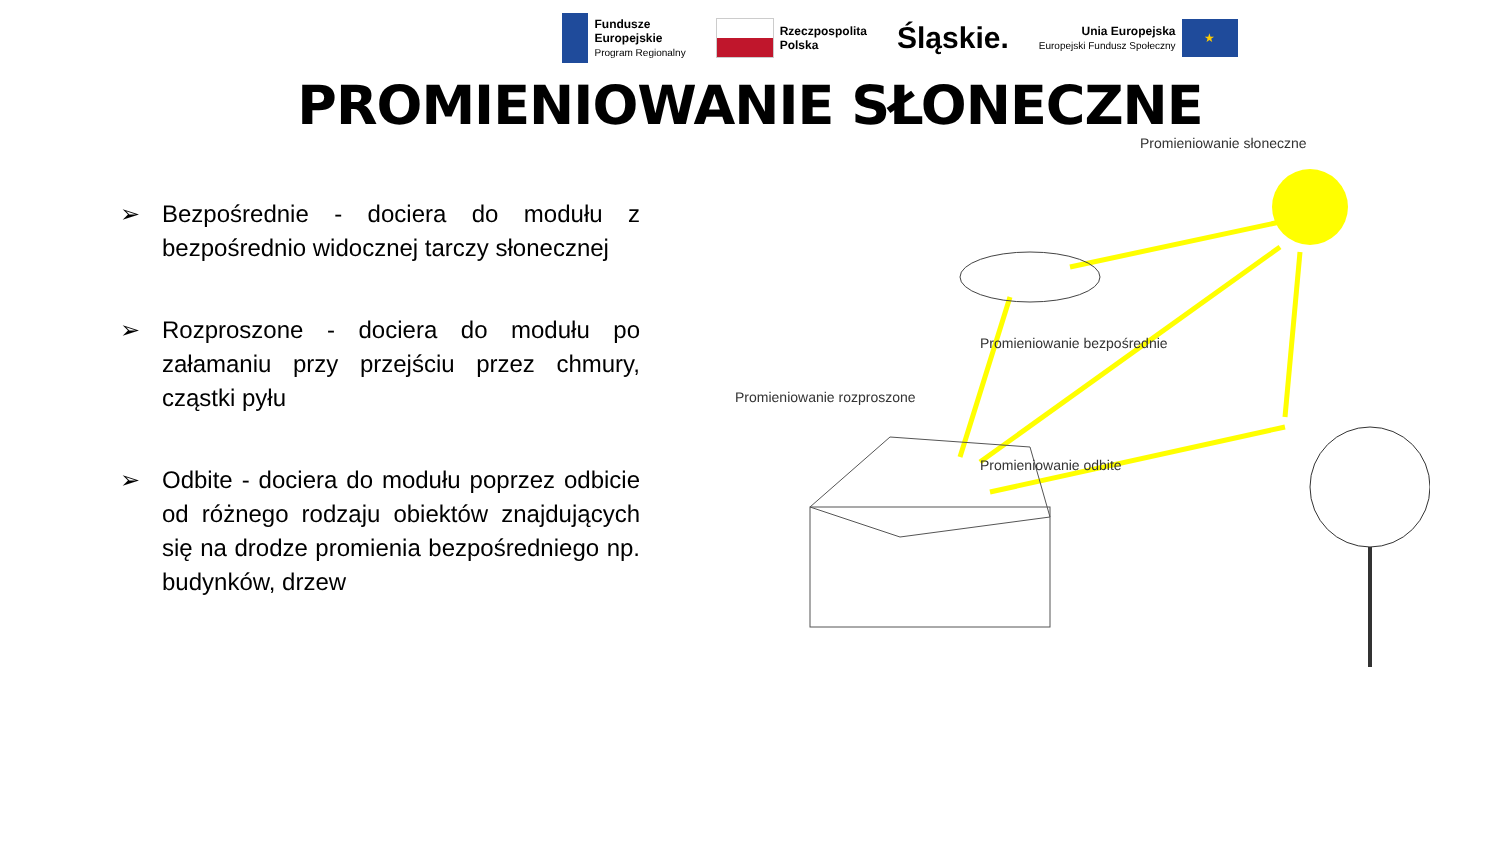Fundusze
Europejskie
Program Regionalny
Rzeczpospolita
Polska
Śląskie.
Unia Europejska
Europejski Fundusz Społeczny
★
PROMIENIOWANIE SŁONECZNE
➢ Bezpośrednie - dociera do modułu z bezpośrednio widocznej tarczy słonecznej
➢ Rozproszone - dociera do modułu po załamaniu przy przejściu przez chmury, cząstki pyłu
➢ Odbite - dociera do modułu poprzez odbicie od różnego rodzaju obiektów znajdujących się na drodze promienia bezpośredniego np. budynków, drzew
Promieniowanie słoneczne
Promieniowanie bezpośrednie
Promieniowanie rozproszone
Promieniowanie odbite